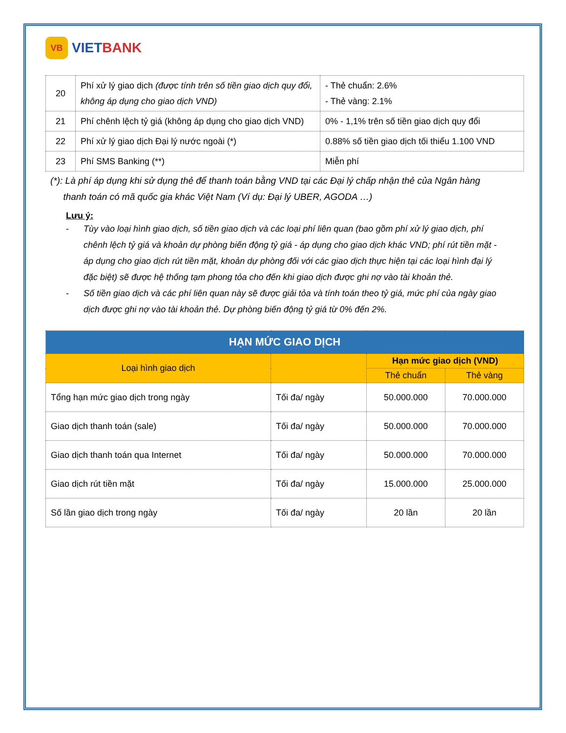VB
VIETBANK
| 20 | Phí xử lý giao dịch (được tính trên số tiền giao dịch quy đổi, không áp dụng cho giao dịch VND) | - Thẻ chuẩn: 2.6% - Thẻ vàng: 2.1% |
| 21 | Phí chênh lệch tỷ giá (không áp dụng cho giao dịch VND) | 0% - 1,1% trên số tiền giao dịch quy đổi |
| 22 | Phí xử lý giao dịch Đại lý nước ngoài (*) | 0.88% số tiền giao dịch tối thiểu 1.100 VND |
| 23 | Phí SMS Banking (**) | Miễn phí |
(*): Là phí áp dụng khi sử dụng thẻ để thanh toán bằng VND tại các Đại lý chấp nhận thẻ của Ngân hàng
thanh toán có mã quốc gia khác Việt Nam (Ví dụ: Đại lý UBER, AGODA …)
Lưu ý:
- Tùy vào loại hình giao dịch, số tiền giao dịch và các loại phí liên quan (bao gồm phí xử lý giao dịch, phí chênh lệch tỷ giá và khoản dự phòng biến động tỷ giá - áp dụng cho giao dịch khác VND; phí rút tiền mặt - áp dụng cho giao dịch rút tiền mặt, khoản dự phòng đối với các giao dịch thực hiện tại các loại hình đại lý đặc biệt) sẽ được hệ thống tạm phong tỏa cho đến khi giao dịch được ghi nợ vào tài khoản thẻ.
- Số tiền giao dịch và các phí liên quan này sẽ được giải tỏa và tính toán theo tỷ giá, mức phí của ngày giao dịch được ghi nợ vào tài khoản thẻ. Dự phòng biến động tỷ giá từ 0% đến 2%.
| HẠN MỨC GIAO DỊCH | | | |
| --- | --- | --- | --- |
| Loại hình giao dịch | | Hạn mức giao dịch (VND) | |
| | | Thẻ chuẩn | Thẻ vàng |
| Tổng hạn mức giao dịch trong ngày | Tối đa/ ngày | 50.000.000 | 70.000.000 |
| Giao dịch thanh toán (sale) | Tối đa/ ngày | 50.000.000 | 70.000.000 |
| Giao dịch thanh toán qua Internet | Tối đa/ ngày | 50.000.000 | 70.000.000 |
| Giao dịch rút tiền mặt | Tối đa/ ngày | 15.000.000 | 25.000.000 |
| Số lần giao dịch trong ngày | Tối đa/ ngày | 20 lần | 20 lần |